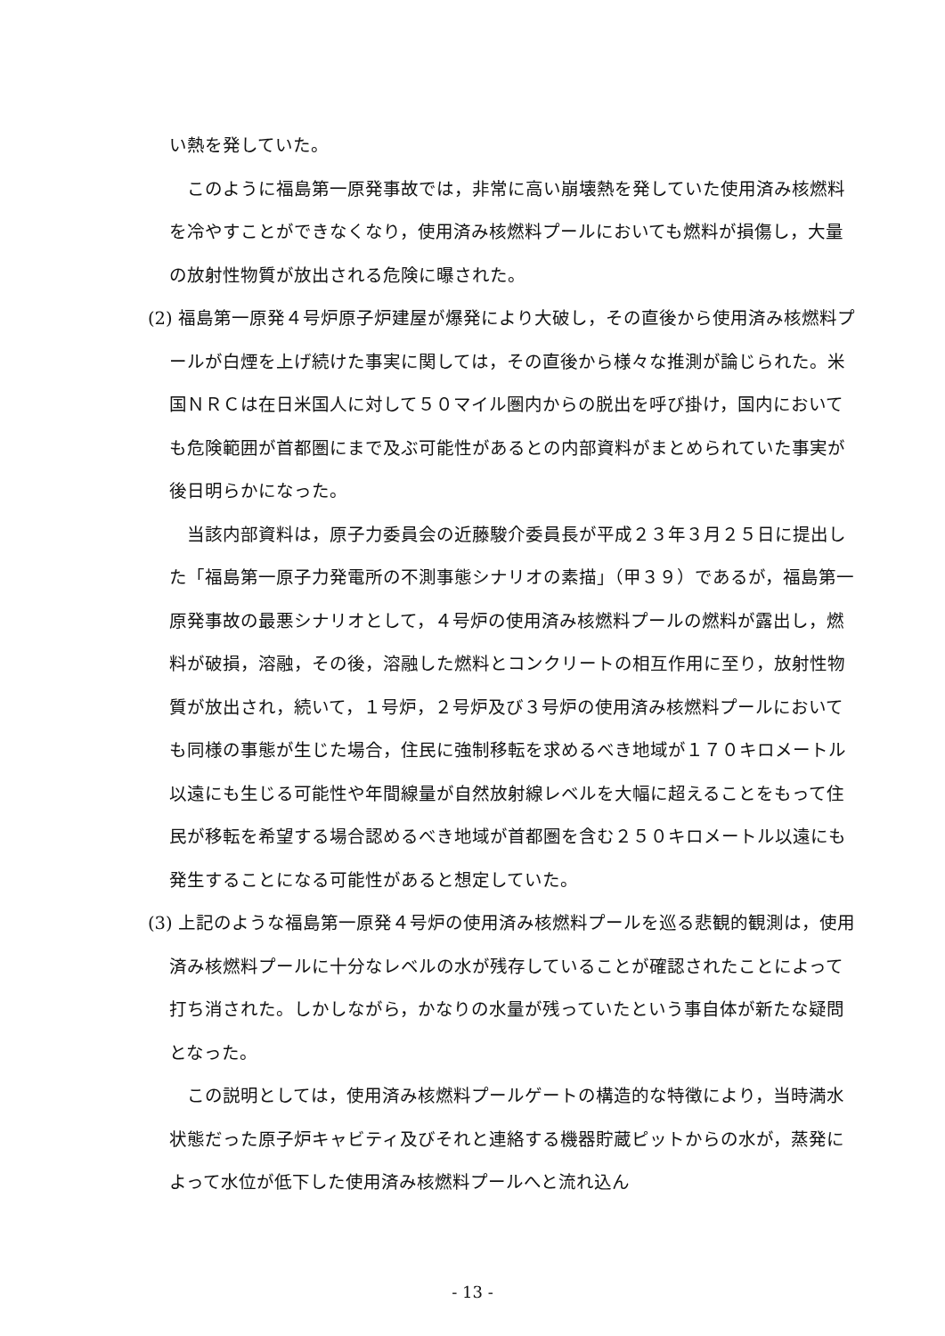い熱を発していた。
このように福島第一原発事故では，非常に高い崩壊熱を発していた使用済み核燃料を冷やすことができなくなり，使用済み核燃料プールにおいても燃料が損傷し，大量の放射性物質が放出される危険に曝された。
(2) 福島第一原発４号炉原子炉建屋が爆発により大破し，その直後から使用済み核燃料プールが白煙を上げ続けた事実に関しては，その直後から様々な推測が論じられた。米国ＮＲＣは在日米国人に対して５０マイル圏内からの脱出を呼び掛け，国内においても危険範囲が首都圏にまで及ぶ可能性があるとの内部資料がまとめられていた事実が後日明らかになった。
当該内部資料は，原子力委員会の近藤駿介委員長が平成２３年３月２５日に提出した「福島第一原子力発電所の不測事態シナリオの素描」（甲３９）であるが，福島第一原発事故の最悪シナリオとして，４号炉の使用済み核燃料プールの燃料が露出し，燃料が破損，溶融，その後，溶融した燃料とコンクリートの相互作用に至り，放射性物質が放出され，続いて，１号炉，２号炉及び３号炉の使用済み核燃料プールにおいても同様の事態が生じた場合，住民に強制移転を求めるべき地域が１７０キロメートル以遠にも生じる可能性や年間線量が自然放射線レベルを大幅に超えることをもって住民が移転を希望する場合認めるべき地域が首都圏を含む２５０キロメートル以遠にも発生することになる可能性があると想定していた。
(3) 上記のような福島第一原発４号炉の使用済み核燃料プールを巡る悲観的観測は，使用済み核燃料プールに十分なレベルの水が残存していることが確認されたことによって打ち消された。しかしながら，かなりの水量が残っていたという事自体が新たな疑問となった。
この説明としては，使用済み核燃料プールゲートの構造的な特徴により，当時満水状態だった原子炉キャビティ及びそれと連絡する機器貯蔵ピットからの水が，蒸発によって水位が低下した使用済み核燃料プールへと流れ込ん
- 13 -